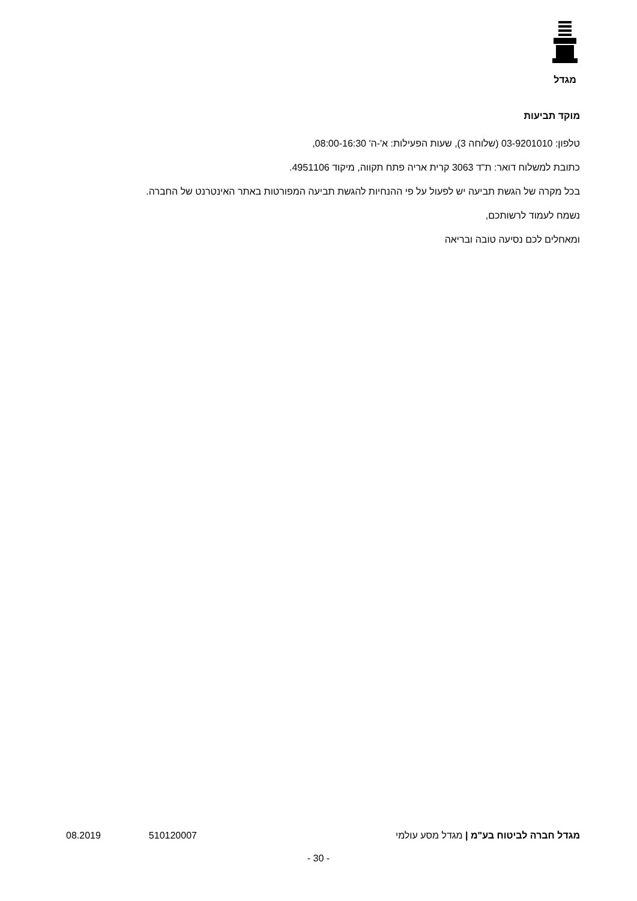מגדל
מוקד תביעות
טלפון: 03-9201010 (שלוחה 3), שעות הפעילות: א'-ה' 08:00-16:30,
כתובת למשלוח דואר: ת"ד 3063 קרית אריה פתח תקווה, מיקוד 4951106.
בכל מקרה של הגשת תביעה יש לפעול על פי ההנחיות להגשת תביעה המפורטות באתר האינטרנט של החברה.
נשמח לעמוד לרשותכם,
ומאחלים לכם נסיעה טובה ובריאה
מגדל חברה לביטוח בע"מ | מגדל מסע עולמי 510120007 08.2019
- 30 -